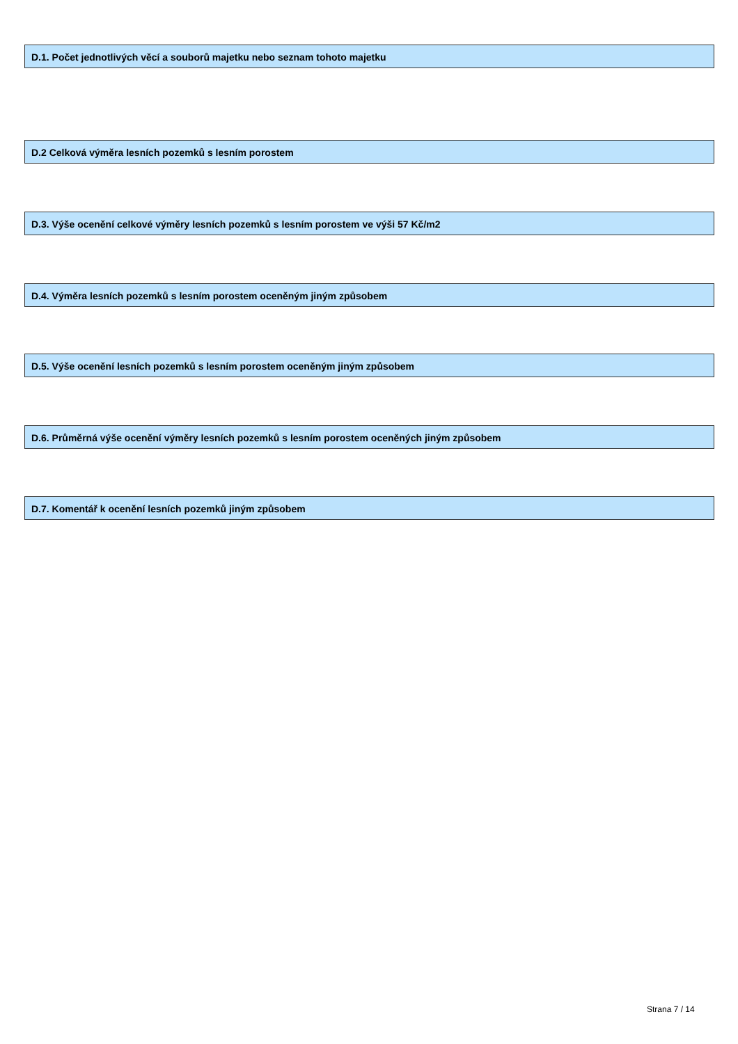D.1. Počet jednotlivých věcí a souborů majetku nebo seznam tohoto majetku
D.2 Celková výměra lesních pozemků s lesním porostem
D.3. Výše ocenění celkové výměry lesních pozemků s lesním porostem ve výši 57 Kč/m2
D.4. Výměra lesních pozemků s lesním porostem oceněným jiným způsobem
D.5. Výše ocenění lesních pozemků s lesním porostem oceněným jiným způsobem
D.6. Průměrná výše ocenění výměry lesních pozemků s lesním porostem oceněných jiným způsobem
D.7. Komentář k ocenění lesních pozemků jiným způsobem
Strana 7 / 14